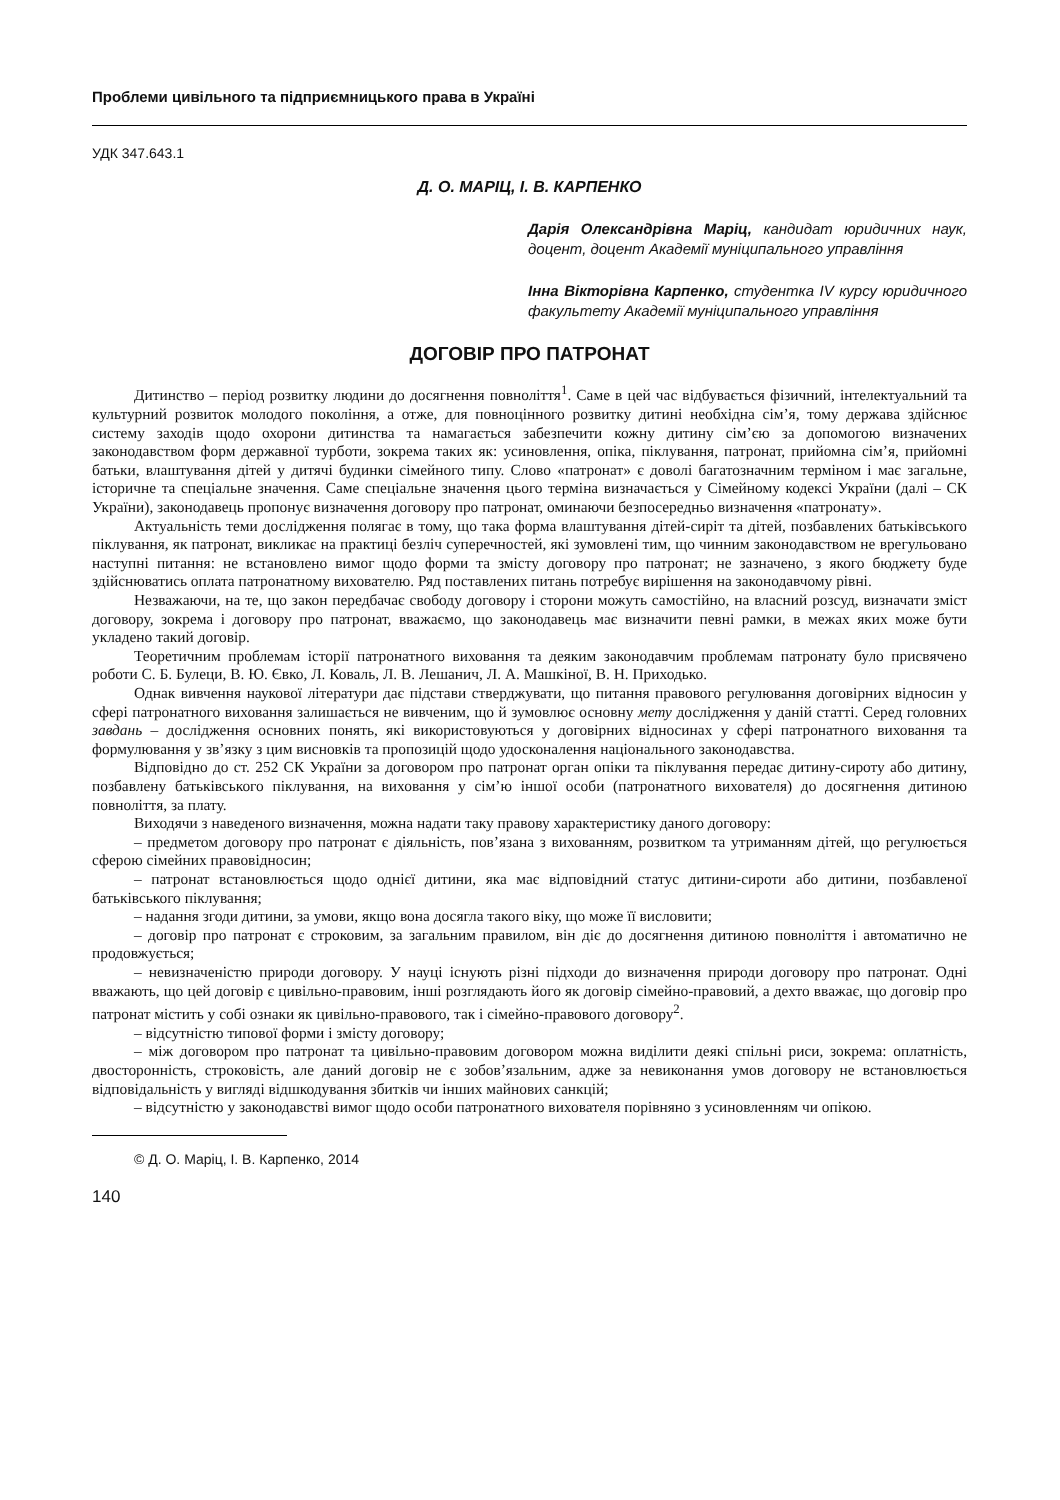Проблеми цивільного та підприємницького права в Україні
УДК 347.643.1
Д. О. МАРІЦ, І. В. КАРПЕНКО
Дарія Олександрівна Маріц, кандидат юридичних наук, доцент, доцент Академії муніципального управління
Інна Вікторівна Карпенко, студентка IV курсу юридичного факультету Академії муніципального управління
ДОГОВІР ПРО ПАТРОНАТ
Дитинство – період розвитку людини до досягнення повноліття<sup>1</sup>. Саме в цей час відбувається фізичний, інтелектуальний та культурний розвиток молодого покоління, а отже, для повноцінного розвитку дитині необхідна сім’я, тому держава здійснює систему заходів щодо охорони дитинства та намагається забезпечити кожну дитину сім’єю за допомогою визначених законодавством форм державної турботи, зокрема таких як: усиновлення, опіка, піклування, патронат, прийомна сім’я, прийомні батьки, влаштування дітей у дитячі будинки сімейного типу. Слово «патронат» є доволі багатозначним терміном і має загальне, історичне та спеціальне значення. Саме спеціальне значення цього терміна визначається у Сімейному кодексі України (далі – СК України), законодавець пропонує визначення договору про патронат, оминаючи безпосередньо визначення «патронату».
Актуальність теми дослідження полягає в тому, що така форма влаштування дітей-сиріт та дітей, позбавлених батьківського піклування, як патронат, викликає на практиці безліч суперечностей, які зумовлені тим, що чинним законодавством не врегульовано наступні питання: не встановлено вимог щодо форми та змісту договору про патронат; не зазначено, з якого бюджету буде здійснюватись оплата патронатному вихователю. Ряд поставлених питань потребує вирішення на законодавчому рівні.
Незважаючи, на те, що закон передбачає свободу договору і сторони можуть самостійно, на власний розсуд, визначати зміст договору, зокрема і договору про патронат, вважаємо, що законодавець має визначити певні рамки, в межах яких може бути укладено такий договір.
Теоретичним проблемам історії патронатного виховання та деяким законодавчим проблемам патронату було присвячено роботи С. Б. Булеци, В. Ю. Євко, Л. Коваль, Л. В. Лешанич, Л. А. Машкіної, В. Н. Приходько.
Однак вивчення наукової літератури дає підстави стверджувати, що питання правового регулювання договірних відносин у сфері патронатного виховання залишається не вивченим, що й зумовлює основну мету дослідження у даній статті. Серед головних завдань – дослідження основних понять, які використовуються у договірних відносинах у сфері патронатного виховання та формулювання у зв’язку з цим висновків та пропозицій щодо удосконалення національного законодавства.
Відповідно до ст. 252 СК України за договором про патронат орган опіки та піклування передає дитину-сироту або дитину, позбавлену батьківського піклування, на виховання у сім’ю іншої особи (патронатного вихователя) до досягнення дитиною повноліття, за плату.
Виходячи з наведеного визначення, можна надати таку правову характеристику даного договору:
– предметом договору про патронат є діяльність, пов’язана з вихованням, розвитком та утриманням дітей, що регулюється сферою сімейних правовідносин;
– патронат встановлюється щодо однієї дитини, яка має відповідний статус дитини-сироти або дитини, позбавленої батьківського піклування;
– надання згоди дитини, за умови, якщо вона досягла такого віку, що може її висловити;
– договір про патронат є строковим, за загальним правилом, він діє до досягнення дитиною повноліття і автоматично не продовжується;
– невизначеністю природи договору. У науці існують різні підходи до визначення природи договору про патронат. Одні вважають, що цей договір є цивільно-правовим, інші розглядають його як договір сімейно-правовий, а дехто вважає, що договір про патронат містить у собі ознаки як цивільно-правового, так і сімейно-правового договору<sup>2</sup>.
– відсутністю типової форми і змісту договору;
– між договором про патронат та цивільно-правовим договором можна виділити деякі спільні риси, зокрема: оплатність, двосторонність, строковість, але даний договір не є зобов’язальним, адже за невиконання умов договору не встановлюється відповідальність у вигляді відшкодування збитків чи інших майнових санкцій;
– відсутністю у законодавстві вимог щодо особи патронатного вихователя порівняно з усиновленням чи опікою.
© Д. О. Маріц, І. В. Карпенко, 2014
140